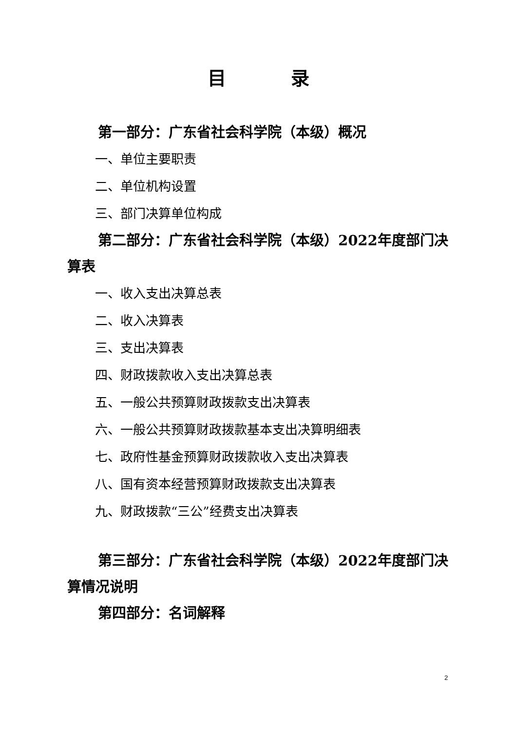目 录
第一部分：广东省社会科学院（本级）概况
一、单位主要职责
二、单位机构设置
三、部门决算单位构成
第二部分：广东省社会科学院（本级）2022年度部门决算表
一、收入支出决算总表
二、收入决算表
三、支出决算表
四、财政拨款收入支出决算总表
五、一般公共预算财政拨款支出决算表
六、一般公共预算财政拨款基本支出决算明细表
七、政府性基金预算财政拨款收入支出决算表
八、国有资本经营预算财政拨款支出决算表
九、财政拨款“三公”经费支出决算表
第三部分：广东省社会科学院（本级）2022年度部门决算情况说明
第四部分：名词解释
2